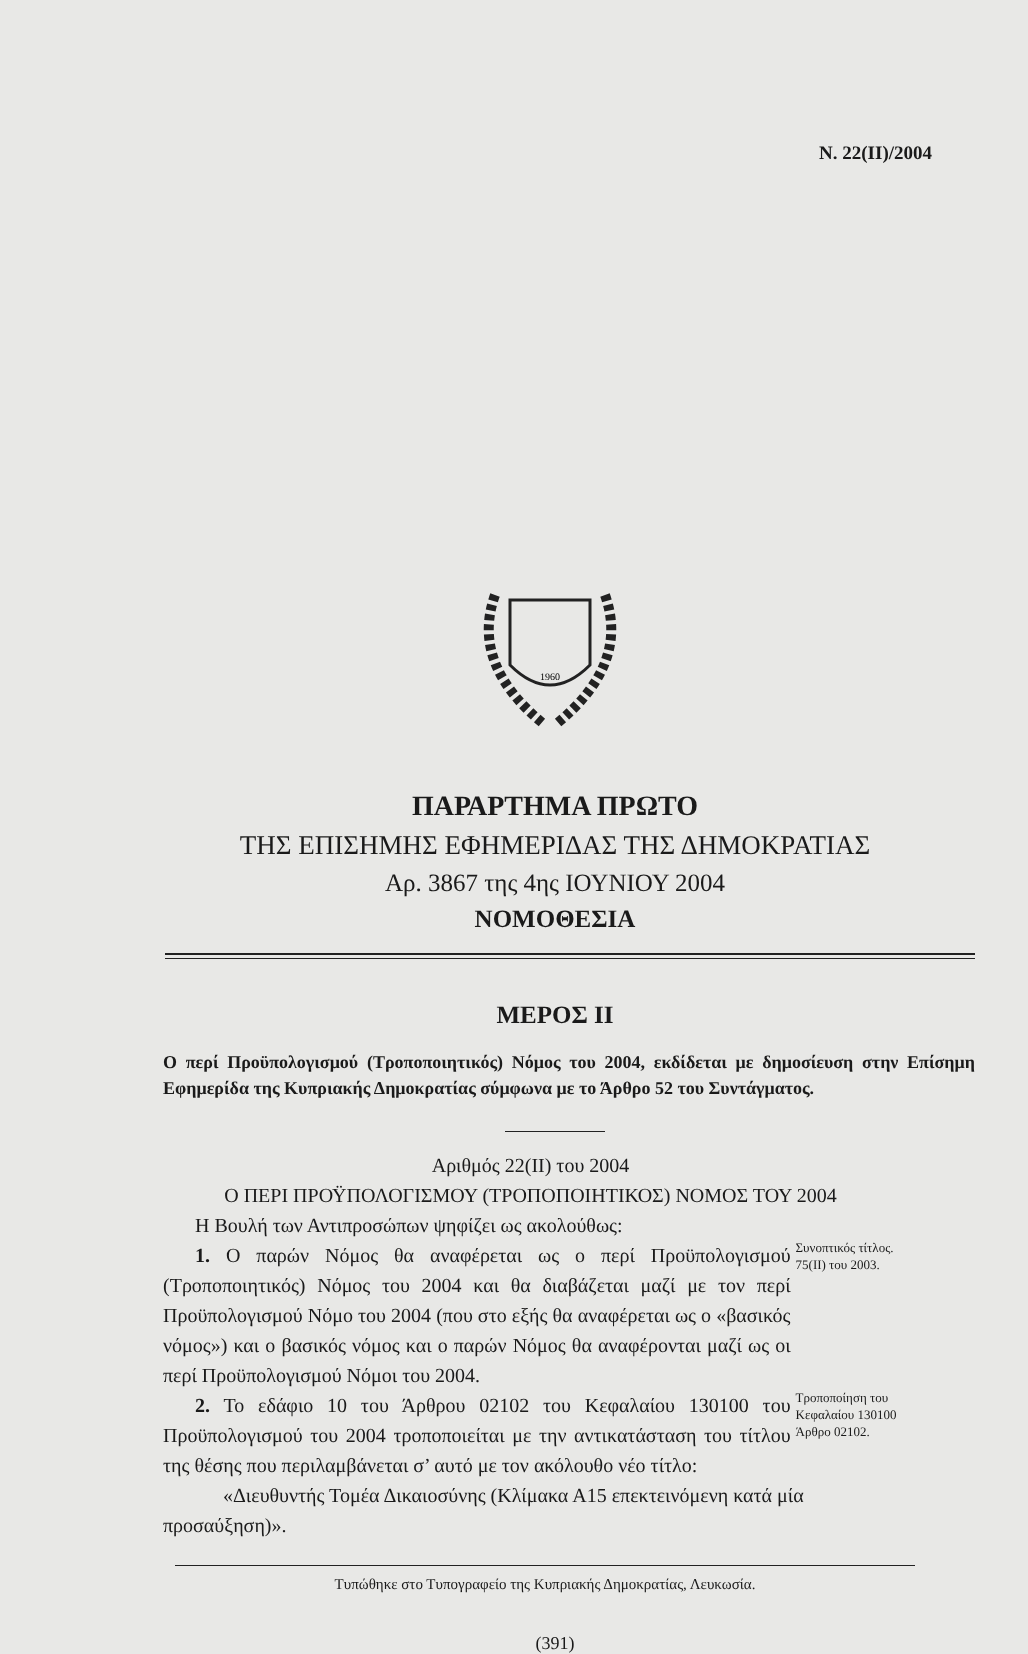N. 22(II)/2004
1960
ΠΑΡΑΡΤΗΜΑ ΠΡΩΤΟ
ΤΗΣ ΕΠΙΣΗΜΗΣ ΕΦΗΜΕΡΙΔΑΣ ΤΗΣ ΔΗΜΟΚΡΑΤΙΑΣ
Αρ. 3867 της 4ης ΙΟΥΝΙΟΥ 2004
ΝΟΜΟΘΕΣΙΑ
ΜΕΡΟΣ ΙΙ
Ο περί Προϋπολογισμού (Τροποποιητικός) Νόμος του 2004, εκδίδεται με δημοσίευση στην Επίσημη Εφημερίδα της Κυπριακής Δημοκρατίας σύμφωνα με το Άρθρο 52 του Συντάγματος.
Αριθμός 22(ΙΙ) του 2004
Ο ΠΕΡΙ ΠΡΟΫΠΟΛΟΓΙΣΜΟΥ (ΤΡΟΠΟΠΟΙΗΤΙΚΟΣ) ΝΟΜΟΣ ΤΟΥ 2004
Η Βουλή των Αντιπροσώπων ψηφίζει ως ακολούθως:
1. Ο παρών Νόμος θα αναφέρεται ως ο περί Προϋπολογισμού (Τροποποιητικός) Νόμος του 2004 και θα διαβάζεται μαζί με τον περί Προϋπολογισμού Νόμο του 2004 (που στο εξής θα αναφέρεται ως ο «βασικός νόμος») και ο βασικός νόμος και ο παρών Νόμος θα αναφέρονται μαζί ως οι περί Προϋπολογισμού Νόμοι του 2004.
Συνοπτικός τίτλος.
75(ΙΙ) του 2003.
2. Το εδάφιο 10 του Άρθρου 02102 του Κεφαλαίου 130100 του Προϋπολογισμού του 2004 τροποποιείται με την αντικατάσταση του τίτλου της θέσης που περιλαμβάνεται σ’ αυτό με τον ακόλουθο νέο τίτλο:
Τροποποίηση του Κεφαλαίου 130100
Άρθρο 02102.
«Διευθυντής Τομέα Δικαιοσύνης (Κλίμακα Α15 επεκτεινόμενη κατά μία προσαύξηση)».
Τυπώθηκε στο Τυπογραφείο της Κυπριακής Δημοκρατίας, Λευκωσία.
(391)